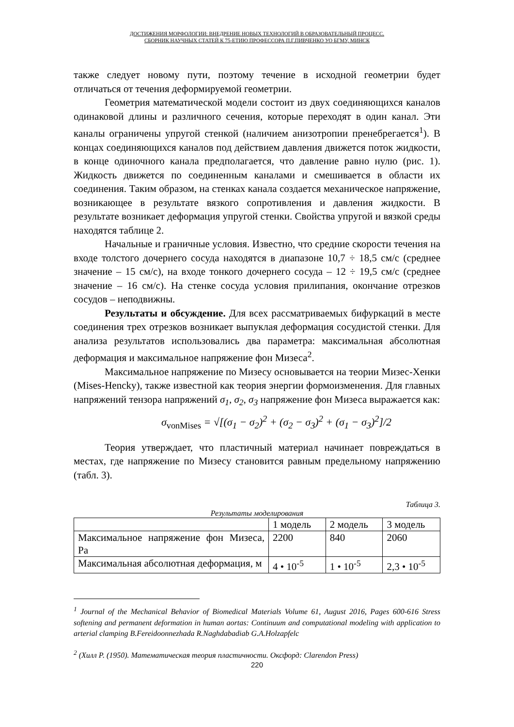ДОСТИЖЕНИЯ МОРФОЛОГИИ: ВНЕДРЕНИЕ НОВЫХ ТЕХНОЛОГИЙ В ОБРАЗОВАТЕЛЬНЫЙ ПРОЦЕСС.
СБОРНИК НАУЧНЫХ СТАТЕЙ К 75-ЕТИЮ ПРОФЕССОРА П.Г.ПИВЧЕНКО УО БГМУ, МИНСК
также следует новому пути, поэтому течение в исходной геометрии будет отличаться от течения деформируемой геометрии.
Геометрия математической модели состоит из двух соединяющихся каналов одинаковой длины и различного сечения, которые переходят в один канал. Эти каналы ограничены упругой стенкой (наличием анизотропии пренебрегается<sup>1</sup>). В концах соединяющихся каналов под действием давления движется поток жидкости, в конце одиночного канала предполагается, что давление равно нулю (рис. 1). Жидкость движется по соединенным каналами и смешивается в области их соединения. Таким образом, на стенках канала создается механическое напряжение, возникающее в результате вязкого сопротивления и давления жидкости. В результате возникает деформация упругой стенки. Свойства упругой и вязкой среды находятся таблице 2.
Начальные и граничные условия. Известно, что средние скорости течения на входе толстого дочернего сосуда находятся в диапазоне 10,7 ÷ 18,5 см/с (среднее значение – 15 см/с), на входе тонкого дочернего сосуда – 12 ÷ 19,5 см/с (среднее значение – 16 см/с). На стенке сосуда условия прилипания, окончание отрезков сосудов – неподвижны.
Результаты и обсуждение. Для всех рассматриваемых бифуркаций в месте соединения трех отрезков возникает выпуклая деформация сосудистой стенки. Для анализа результатов использовались два параметра: максимальная абсолютная деформация и максимальное напряжение фон Мизеса<sup>2</sup>.
Максимальное напряжение по Мизесу основывается на теории Мизес-Хенки (Mises-Hencky), также известной как теория энергии формоизменения. Для главных напряжений тензора напряжений σ<sub>1</sub>, σ<sub>2</sub>, σ<sub>3</sub> напряжение фон Мизеса выражается как:
σ<sub>vonMises</sub> = √[(σ<sub>1</sub> − σ<sub>2</sub>)<sup>2</sup> + (σ<sub>2</sub> − σ<sub>3</sub>)<sup>2</sup> + (σ<sub>1</sub> − σ<sub>3</sub>)<sup>2</sup>]/2
Теория утверждает, что пластичный материал начинает повреждаться в местах, где напряжение по Мизесу становится равным предельному напряжению (табл. 3).
Таблица 3.
Результаты моделирования
| | 1 модель | 2 модель | 3 модель |
| Максимальное напряжение фон Мизеса, Pa | 2200 | 840 | 2060 |
| Максимальная абсолютная деформация, м | 4 • 10<sup>-5</sup> | 1 • 10<sup>-5</sup> | 2,3 • 10<sup>-5</sup> |
<sup>1</sup> Journal of the Mechanical Behavior of Biomedical Materials Volume 61, August 2016, Pages 600-616 Stress softening and permanent deformation in human aortas: Continuum and computational modeling with application to arterial clamping B.Fereidoonnezhada R.Naghdabadiab G.A.Holzapfelc
<sup>2</sup> (Хилл Р. (1950). Математическая теория пластичности. Оксфорд: Clarendon Press)
220